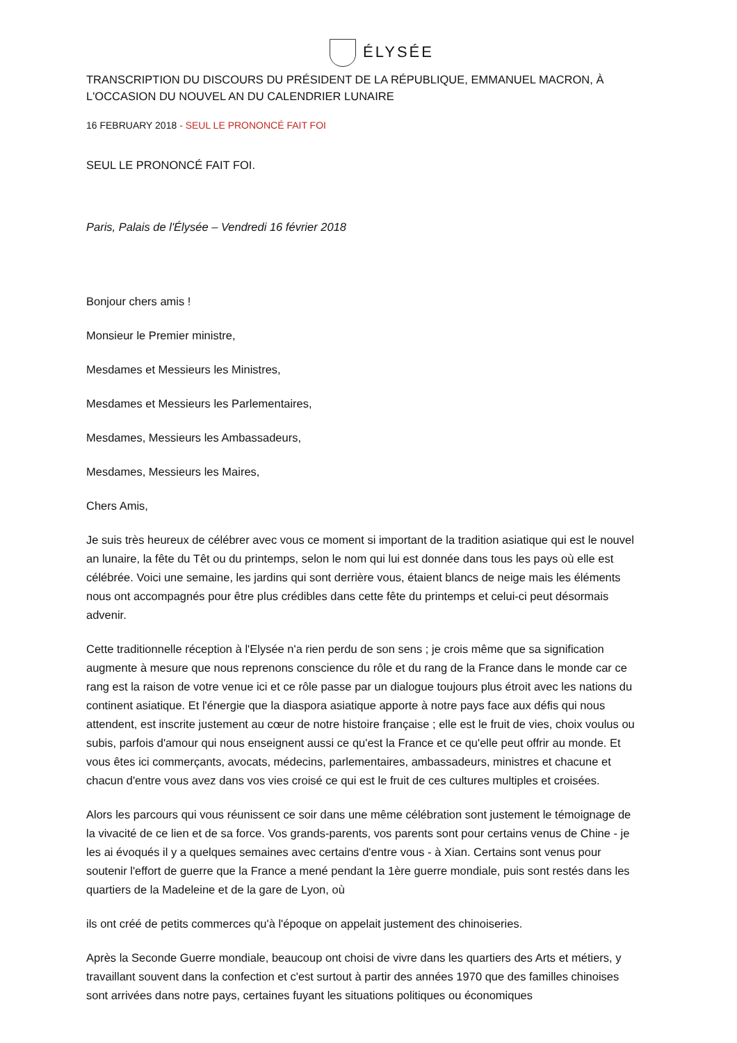ÉLYSÉE
TRANSCRIPTION DU DISCOURS DU PRÉSIDENT DE LA RÉPUBLIQUE, EMMANUEL MACRON, À L'OCCASION DU NOUVEL AN DU CALENDRIER LUNAIRE
16 FEBRUARY 2018 - SEUL LE PRONONCÉ FAIT FOI
SEUL LE PRONONCÉ FAIT FOI.
Paris, Palais de l'Élysée – Vendredi 16 février 2018
Bonjour chers amis !
Monsieur le Premier ministre,
Mesdames et Messieurs les Ministres,
Mesdames et Messieurs les Parlementaires,
Mesdames, Messieurs les Ambassadeurs,
Mesdames, Messieurs les Maires,
Chers Amis,
Je suis très heureux de célébrer avec vous ce moment si important de la tradition asiatique qui est le nouvel an lunaire, la fête du Têt ou du printemps, selon le nom qui lui est donnée dans tous les pays où elle est célébrée. Voici une semaine, les jardins qui sont derrière vous, étaient blancs de neige mais les éléments nous ont accompagnés pour être plus crédibles dans cette fête du printemps et celui-ci peut désormais advenir.
Cette traditionnelle réception à l'Elysée n'a rien perdu de son sens ; je crois même que sa signification augmente à mesure que nous reprenons conscience du rôle et du rang de la France dans le monde car ce rang est la raison de votre venue ici et ce rôle passe par un dialogue toujours plus étroit avec les nations du continent asiatique. Et l'énergie que la diaspora asiatique apporte à notre pays face aux défis qui nous attendent, est inscrite justement au cœur de notre histoire française ; elle est le fruit de vies, choix voulus ou subis, parfois d'amour qui nous enseignent aussi ce qu'est la France et ce qu'elle peut offrir au monde. Et vous êtes ici commerçants, avocats, médecins, parlementaires, ambassadeurs, ministres et chacune et chacun d'entre vous avez dans vos vies croisé ce qui est le fruit de ces cultures multiples et croisées.
Alors les parcours qui vous réunissent ce soir dans une même célébration sont justement le témoignage de la vivacité de ce lien et de sa force. Vos grands-parents, vos parents sont pour certains venus de Chine - je les ai évoqués il y a quelques semaines avec certains d'entre vous - à Xian. Certains sont venus pour soutenir l'effort de guerre que la France a mené pendant la 1ère guerre mondiale, puis sont restés dans les quartiers de la Madeleine et de la gare de Lyon, où
ils ont créé de petits commerces qu'à l'époque on appelait justement des chinoiseries.
Après la Seconde Guerre mondiale, beaucoup ont choisi de vivre dans les quartiers des Arts et métiers, y travaillant souvent dans la confection et c'est surtout à partir des années 1970 que des familles chinoises sont arrivées dans notre pays, certaines fuyant les situations politiques ou économiques